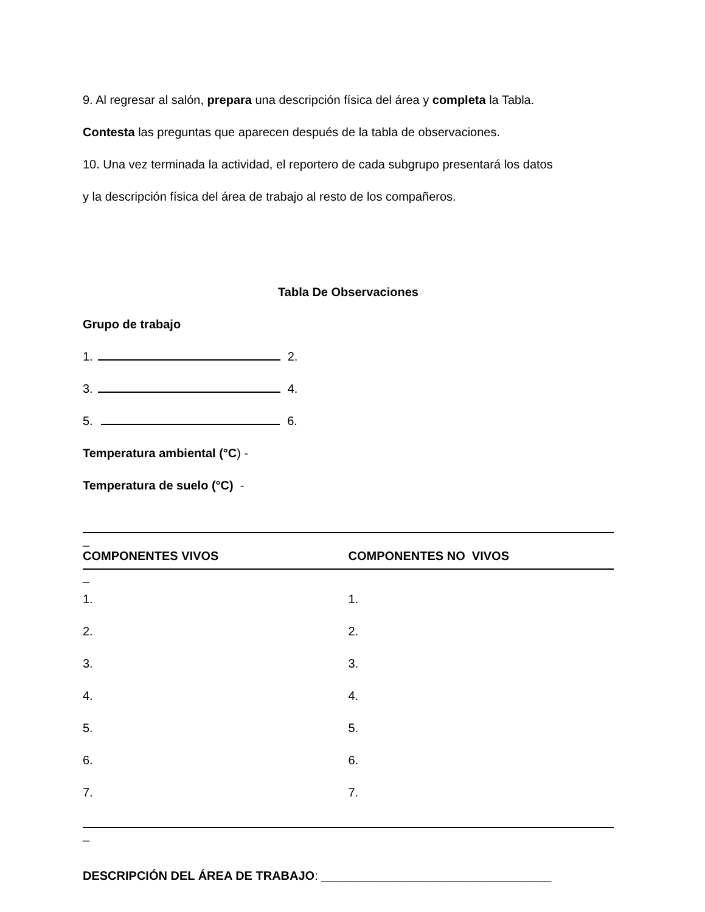9. Al regresar al salón, prepara una descripción física del área y completa la Tabla.
Contesta las preguntas que aparecen después de la tabla de observaciones.
10. Una vez terminada la actividad, el reportero de cada subgrupo presentará los datos
y la descripción física del área de trabajo al resto de los compañeros.
Tabla De Observaciones
Grupo de trabajo
1. 2.
3. 4.
5. 6.
Temperatura ambiental (°C) -
Temperatura de suelo (°C) -
_
COMPONENTES VIVOS COMPONENTES NO VIVOS
_
1.
2.
3.
4.
5.
6.
7.
1.
2.
3.
4.
5.
6.
7.
_
DESCRIPCIÓN DEL ÁREA DE TRABAJO: __________________________________